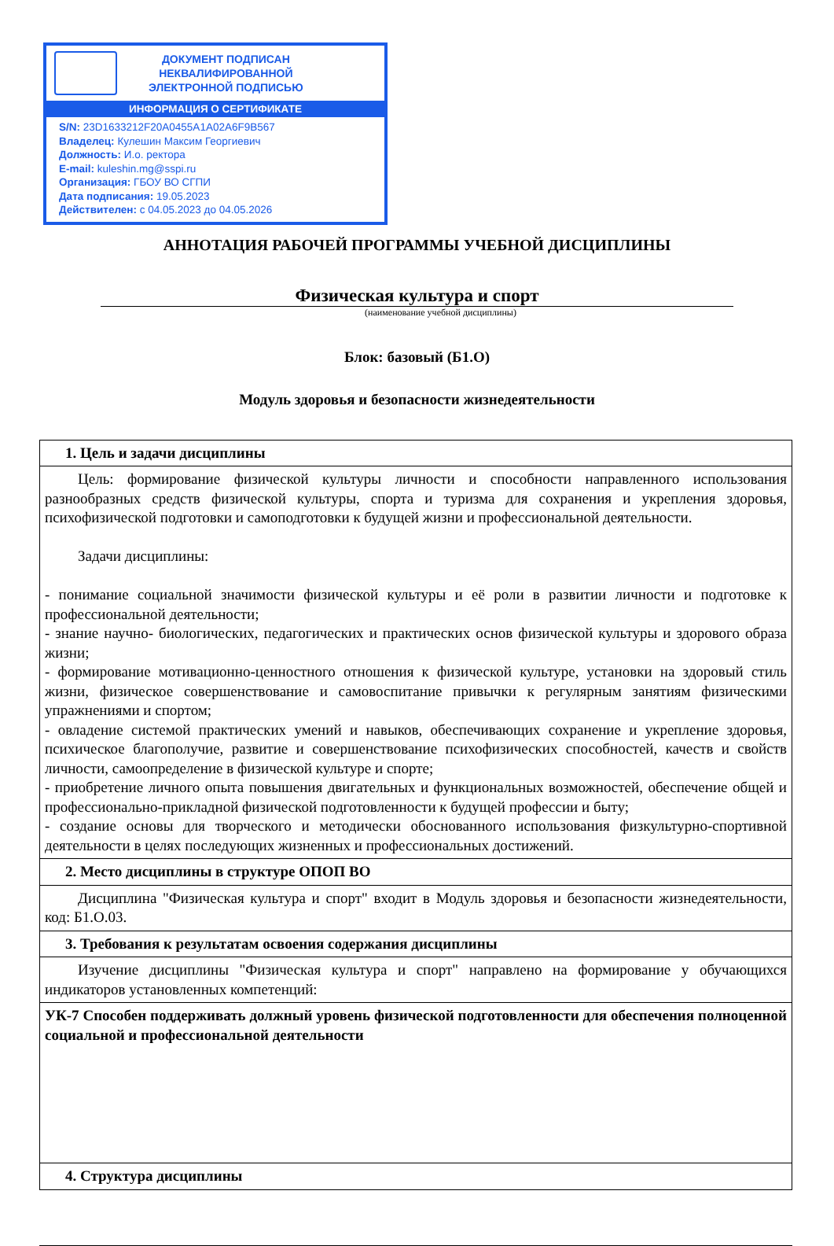ДОКУМЕНТ ПОДПИСАН
НЕКВАЛИФИРОВАННОЙ
ЭЛЕКТРОННОЙ ПОДПИСЬЮ
ИНФОРМАЦИЯ О СЕРТИФИКАТЕ
S/N: 23D1633212F20A0455A1A02A6F9B567
Владелец: Кулешин Максим Георгиевич
Должность: И.о. ректора
E-mail: kuleshin.mg@sspi.ru
Организация: ГБОУ ВО СГПИ
Дата подписания: 19.05.2023
Действителен: с 04.05.2023 до 04.05.2026
АННОТАЦИЯ РАБОЧЕЙ ПРОГРАММЫ УЧЕБНОЙ ДИСЦИПЛИНЫ
Физическая культура и спорт
(наименование учебной дисциплины)
Блок: базовый (Б1.О)
Модуль здоровья и безопасности жизнедеятельности
| 1. Цель и задачи дисциплины |
| Цель: формирование физической культуры личности и способности направленного использования разнообразных средств физической культуры, спорта и туризма для сохранения и укрепления здоровья, психофизической подготовки и самоподготовки к будущей жизни и профессиональной деятельности. Задачи дисциплины: - понимание социальной значимости физической культуры и её роли в развитии личности и подготовке к профессиональной деятельности; - знание научно- биологических, педагогических и практических основ физической культуры и здорового образа жизни; - формирование мотивационно-ценностного отношения к физической культуре, установки на здоровый стиль жизни, физическое совершенствование и самовоспитание привычки к регулярным занятиям физическими упражнениями и спортом; - овладение системой практических умений и навыков, обеспечивающих сохранение и укрепление здоровья, психическое благополучие, развитие и совершенствование психофизических способностей, качеств и свойств личности, самоопределение в физической культуре и спорте; - приобретение личного опыта повышения двигательных и функциональных возможностей, обеспечение общей и профессионально-прикладной физической подготовленности к будущей профессии и быту; - создание основы для творческого и методически обоснованного использования физкультурно-спортивной деятельности в целях последующих жизненных и профессиональных достижений. |
| 2. Место дисциплины в структуре ОПОП ВО |
| Дисциплина "Физическая культура и спорт" входит в Модуль здоровья и безопасности жизнедеятельности, код: Б1.О.03. |
| 3. Требования к результатам освоения содержания дисциплины |
| Изучение дисциплины "Физическая культура и спорт" направлено на формирование у обучающихся индикаторов установленных компетенций: |
| УК-7 Способен поддерживать должный уровень физической подготовленности для обеспечения полноценной социальной и профессиональной деятельности |
| 4. Структура дисциплины |